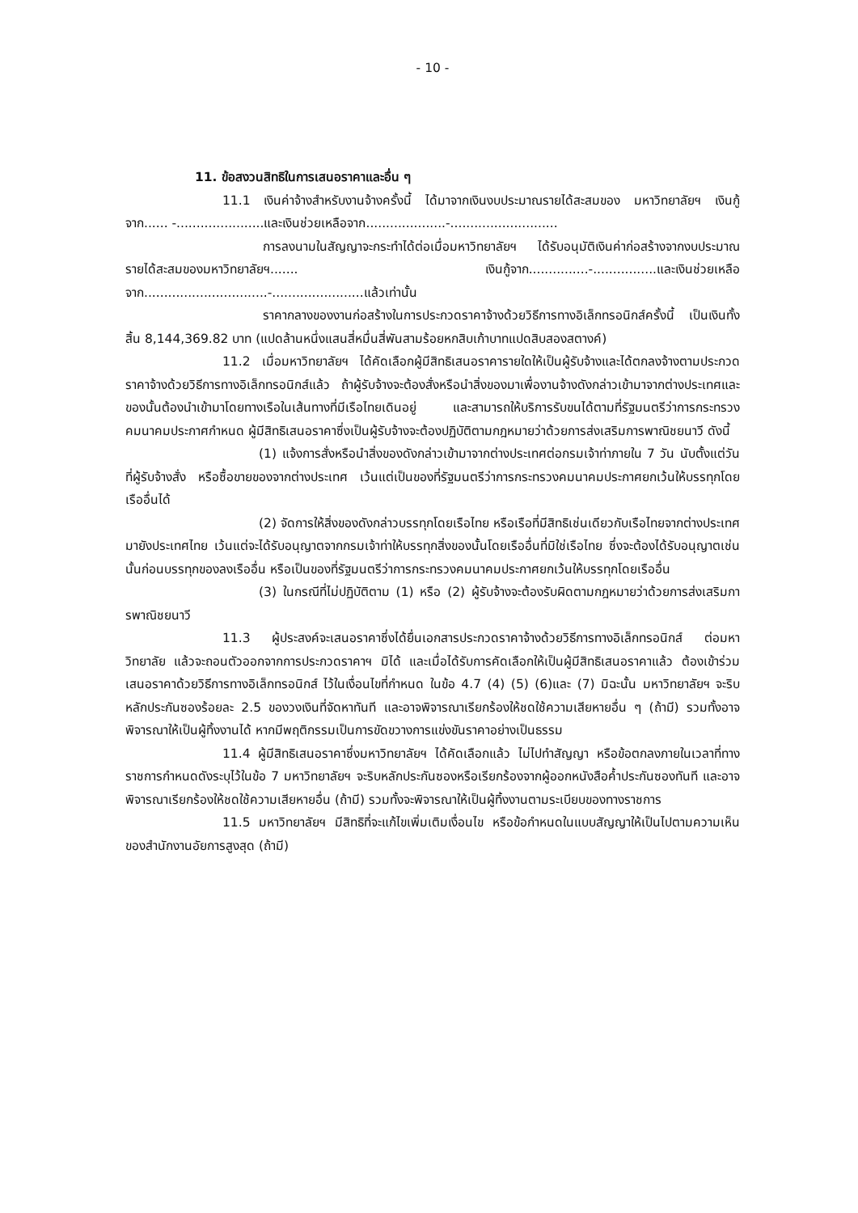- 10 -
11. ข้อสงวนสิทธิในการเสนอราคาและอื่น ๆ
11.1 เงินค่าจ้างสำหรับงานจ้างครั้งนี้ ได้มาจากเงินงบประมาณรายได้สะสมของ มหาวิทยาลัยฯ เงินกู้ จาก...... -......................และเงินช่วยเหลือจาก....................-...........................
การลงนามในสัญญาจะกระทำได้ต่อเมื่อมหาวิทยาลัยฯ ได้รับอนุมัติเงินค่าก่อสร้างจากงบประมาณรายได้สะสมของมหาวิทยาลัยฯ....... เงินกู้จาก...............-................และเงินช่วยเหลือจาก...............................-.......................แล้วเท่านั้น
ราคากลางของงานก่อสร้างในการประกวดราคาจ้างด้วยวิธีการทางอิเล็กทรอนิกส์ครั้งนี้ เป็นเงินทั้งสิ้น 8,144,369.82 บาท (แปดล้านหนึ่งแสนสี่หมื่นสี่พันสามร้อยหกสิบเก้าบาทแปดสิบสองสตางค์)
11.2 เมื่อมหาวิทยาลัยฯ ได้คัดเลือกผู้มีสิทธิเสนอราคารายใดให้เป็นผู้รับจ้างและได้ตกลงจ้างตามประกวดราคาจ้างด้วยวิธีการทางอิเล็กทรอนิกส์แล้ว ถ้าผู้รับจ้างจะต้องสั่งหรือนำสิ่งของมาเพื่องานจ้างดังกล่าวเข้ามาจากต่างประเทศและของนั้นต้องนำเข้ามาโดยทางเรือในเส้นทางที่มีเรือไทยเดินอยู่ และสามารถให้บริการรับขนได้ตามที่รัฐมนตรีว่าการกระทรวงคมนาคมประกาศกำหนด ผู้มีสิทธิเสนอราคาซึ่งเป็นผู้รับจ้างจะต้องปฏิบัติตามกฎหมายว่าด้วยการส่งเสริมการพาณิชยนาวี ดังนี้
(1) แจ้งการสั่งหรือนำสิ่งของดังกล่าวเข้ามาจากต่างประเทศต่อกรมเจ้าท่าภายใน 7 วัน นับตั้งแต่วันที่ผู้รับจ้างสั่ง หรือซื้อขายของจากต่างประเทศ เว้นแต่เป็นของที่รัฐมนตรีว่าการกระทรวงคมนาคมประกาศยกเว้นให้บรรทุกโดยเรืออื่นได้
(2) จัดการให้สิ่งของดังกล่าวบรรทุกโดยเรือไทย หรือเรือที่มีสิทธิเช่นเดียวกับเรือไทยจากต่างประเทศมายังประเทศไทย เว้นแต่จะได้รับอนุญาตจากกรมเจ้าท่าให้บรรทุกสิ่งของนั้นโดยเรืออื่นที่มิใช่เรือไทย ซึ่งจะต้องได้รับอนุญาตเช่นนั้นก่อนบรรทุกของลงเรืออื่น หรือเป็นของที่รัฐมนตรีว่าการกระทรวงคมนาคมประกาศยกเว้นให้บรรทุกโดยเรืออื่น
(3) ในกรณีที่ไม่ปฏิบัติตาม (1) หรือ (2) ผู้รับจ้างจะต้องรับผิดตามกฎหมายว่าด้วยการส่งเสริมการพาณิชยนาวี
11.3 ผู้ประสงค์จะเสนอราคาซึ่งได้ยื่นเอกสารประกวดราคาจ้างด้วยวิธีการทางอิเล็กทรอนิกส์ ต่อมหาวิทยาลัย แล้วจะถอนตัวออกจากการประกวดราคาฯ มิได้ และเมื่อได้รับการคัดเลือกให้เป็นผู้มีสิทธิเสนอราคาแล้ว ต้องเข้าร่วมเสนอราคาด้วยวิธีการทางอิเล็กทรอนิกส์ ไว้ในเงื่อนไขที่กำหนด ในข้อ 4.7 (4) (5) (6)และ (7) มิฉะนั้น มหาวิทยาลัยฯ จะริบหลักประกันซองร้อยละ 2.5 ของวงเงินที่จัดหาทันที และอาจพิจารณาเรียกร้องให้ชดใช้ความเสียหายอื่น ๆ (ถ้ามี) รวมทั้งอาจพิจารณาให้เป็นผู้ทิ้งงานได้ หากมีพฤติกรรมเป็นการขัดขวางการแข่งขันราคาอย่างเป็นธรรม
11.4 ผู้มีสิทธิเสนอราคาซึ่งมหาวิทยาลัยฯ ได้คัดเลือกแล้ว ไม่ไปทำสัญญา หรือข้อตกลงภายในเวลาที่ทางราชการกำหนดดังระบุไว้ในข้อ 7 มหาวิทยาลัยฯ จะริบหลักประกันซองหรือเรียกร้องจากผู้ออกหนังสือค้ำประกันซองทันที และอาจพิจารณาเรียกร้องให้ชดใช้ความเสียหายอื่น (ถ้ามี) รวมทั้งจะพิจารณาให้เป็นผู้ทิ้งงานตามระเบียบของทางราชการ
11.5 มหาวิทยาลัยฯ มีสิทธิที่จะแก้ไขเพิ่มเติมเงื่อนไข หรือข้อกำหนดในแบบสัญญาให้เป็นไปตามความเห็นของสำนักงานอัยการสูงสุด (ถ้ามี)